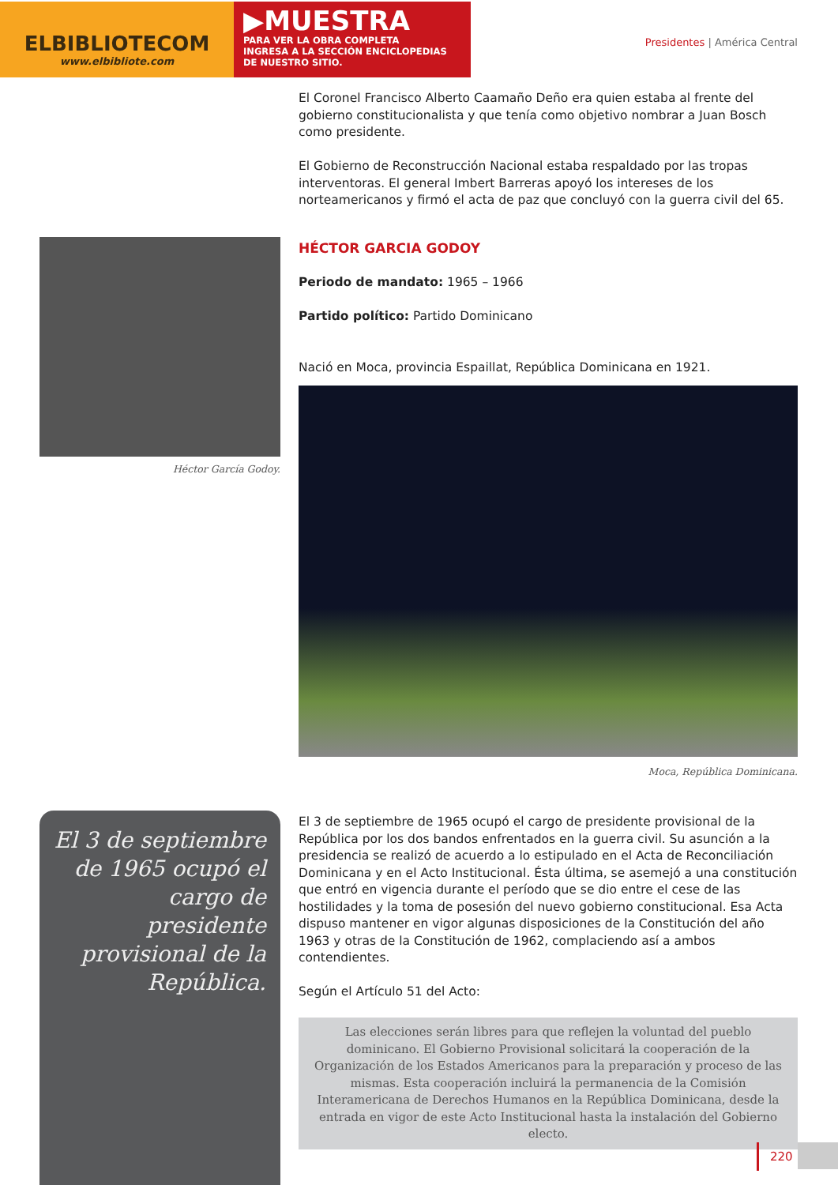ELBIBLIOTECOM
www.elbibliote.com
▶MUESTRA
PARA VER LA OBRA COMPLETA
INGRESA A LA SECCIÓN ENCICLOPEDIAS
DE NUESTRO SITIO.
Presidentes | América Central
El Coronel Francisco Alberto Caamaño Deño era quien estaba al frente del gobierno constitucionalista y que tenía como objetivo nombrar a Juan Bosch como presidente.
El Gobierno de Reconstrucción Nacional estaba respaldado por las tropas interventoras. El general Imbert Barreras apoyó los intereses de los norteamericanos y firmó el acta de paz que concluyó con la guerra civil del 65.
Héctor García Godoy.
HÉCTOR GARCIA GODOY
Periodo de mandato: 1965 – 1966
Partido político: Partido Dominicano
Nació en Moca, provincia Espaillat, República Dominicana en 1921.
Moca, República Dominicana.
El 3 de septiembre de 1965 ocupó el cargo de presidente provisional de la República.
El 3 de septiembre de 1965 ocupó el cargo de presidente provisional de la República por los dos bandos enfrentados en la guerra civil. Su asunción a la presidencia se realizó de acuerdo a lo estipulado en el Acta de Reconciliación Dominicana y en el Acto Institucional. Ésta última, se asemejó a una constitución que entró en vigencia durante el período que se dio entre el cese de las hostilidades y la toma de posesión del nuevo gobierno constitucional. Esa Acta dispuso mantener en vigor algunas disposiciones de la Constitución del año 1963 y otras de la Constitución de 1962, complaciendo así a ambos contendientes.
Según el Artículo 51 del Acto:
Las elecciones serán libres para que reflejen la voluntad del pueblo dominicano. El Gobierno Provisional solicitará la cooperación de la Organización de los Estados Americanos para la preparación y proceso de las mismas. Esta cooperación incluirá la permanencia de la Comisión Interamericana de Derechos Humanos en la República Dominicana, desde la entrada en vigor de este Acto Institucional hasta la instalación del Gobierno electo.
220